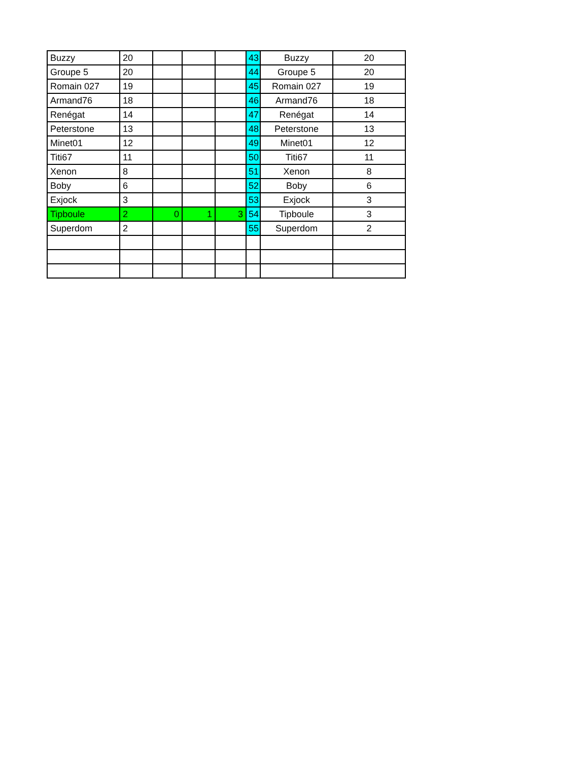| Buzzy | 20 | | | | 43 | Buzzy | 20 |
| Groupe 5 | 20 | | | | 44 | Groupe 5 | 20 |
| Romain 027 | 19 | | | | 45 | Romain 027 | 19 |
| Armand76 | 18 | | | | 46 | Armand76 | 18 |
| Renégat | 14 | | | | 47 | Renégat | 14 |
| Peterstone | 13 | | | | 48 | Peterstone | 13 |
| Minet01 | 12 | | | | 49 | Minet01 | 12 |
| Titi67 | 11 | | | | 50 | Titi67 | 11 |
| Xenon | 8 | | | | 51 | Xenon | 8 |
| Boby | 6 | | | | 52 | Boby | 6 |
| Exjock | 3 | | | | 53 | Exjock | 3 |
| Tipboule | 2 | 0 | 1 | 3 | 54 | Tipboule | 3 |
| Superdom | 2 | | | | 55 | Superdom | 2 |